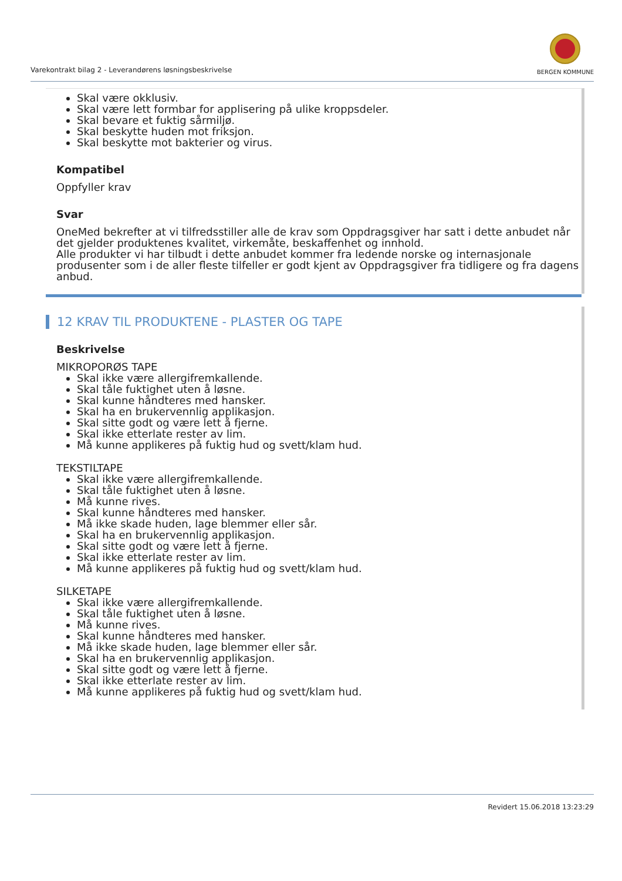Varekontrakt bilag 2 - Leverandørens løsningsbeskrivelse
BERGEN KOMMUNE
Skal være okklusiv.
Skal være lett formbar for applisering på ulike kroppsdeler.
Skal bevare et fuktig sårmiljø.
Skal beskytte huden mot friksjon.
Skal beskytte mot bakterier og virus.
Kompatibel
Oppfyller krav
Svar
OneMed bekrefter at vi tilfredsstiller alle de krav som Oppdragsgiver har satt i dette anbudet når det gjelder produktenes kvalitet, virkemåte, beskaffenhet og innhold.
Alle produkter vi har tilbudt i dette anbudet kommer fra ledende norske og internasjonale produsenter som i de aller fleste tilfeller er godt kjent av Oppdragsgiver fra tidligere og fra dagens anbud.
12 KRAV TIL PRODUKTENE - PLASTER OG TAPE
Beskrivelse
MIKROPORØS TAPE
Skal ikke være allergifremkallende.
Skal tåle fuktighet uten å løsne.
Skal kunne håndteres med hansker.
Skal ha en brukervennlig applikasjon.
Skal sitte godt og være lett å fjerne.
Skal ikke etterlate rester av lim.
Må kunne applikeres på fuktig hud og svett/klam hud.
TEKSTILTAPE
Skal ikke være allergifremkallende.
Skal tåle fuktighet uten å løsne.
Må kunne rives.
Skal kunne håndteres med hansker.
Må ikke skade huden, lage blemmer eller sår.
Skal ha en brukervennlig applikasjon.
Skal sitte godt og være lett å fjerne.
Skal ikke etterlate rester av lim.
Må kunne applikeres på fuktig hud og svett/klam hud.
SILKETAPE
Skal ikke være allergifremkallende.
Skal tåle fuktighet uten å løsne.
Må kunne rives.
Skal kunne håndteres med hansker.
Må ikke skade huden, lage blemmer eller sår.
Skal ha en brukervennlig applikasjon.
Skal sitte godt og være lett å fjerne.
Skal ikke etterlate rester av lim.
Må kunne applikeres på fuktig hud og svett/klam hud.
Revidert 15.06.2018 13:23:29